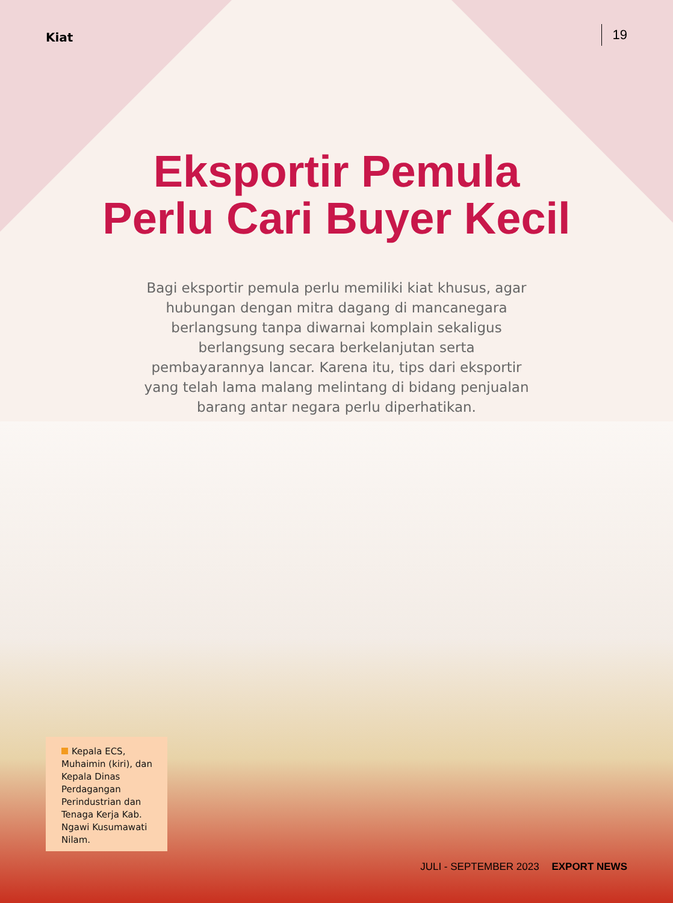Kiat
19
Eksportir Pemula
Perlu Cari Buyer Kecil
Bagi eksportir pemula perlu memiliki kiat khusus, agar hubungan dengan mitra dagang di mancanegara berlangsung tanpa diwarnai komplain sekaligus berlangsung secara berkelanjutan serta pembayarannya lancar. Karena itu, tips dari eksportir yang telah lama malang melintang di bidang penjualan barang antar negara perlu diperhatikan.
Kepala ECS, Muhaimin (kiri), dan Kepala Dinas Perdagangan Perindustrian dan Tenaga Kerja Kab. Ngawi Kusumawati Nilam.
JULI - SEPTEMBER 2023 EXPORT NEWS